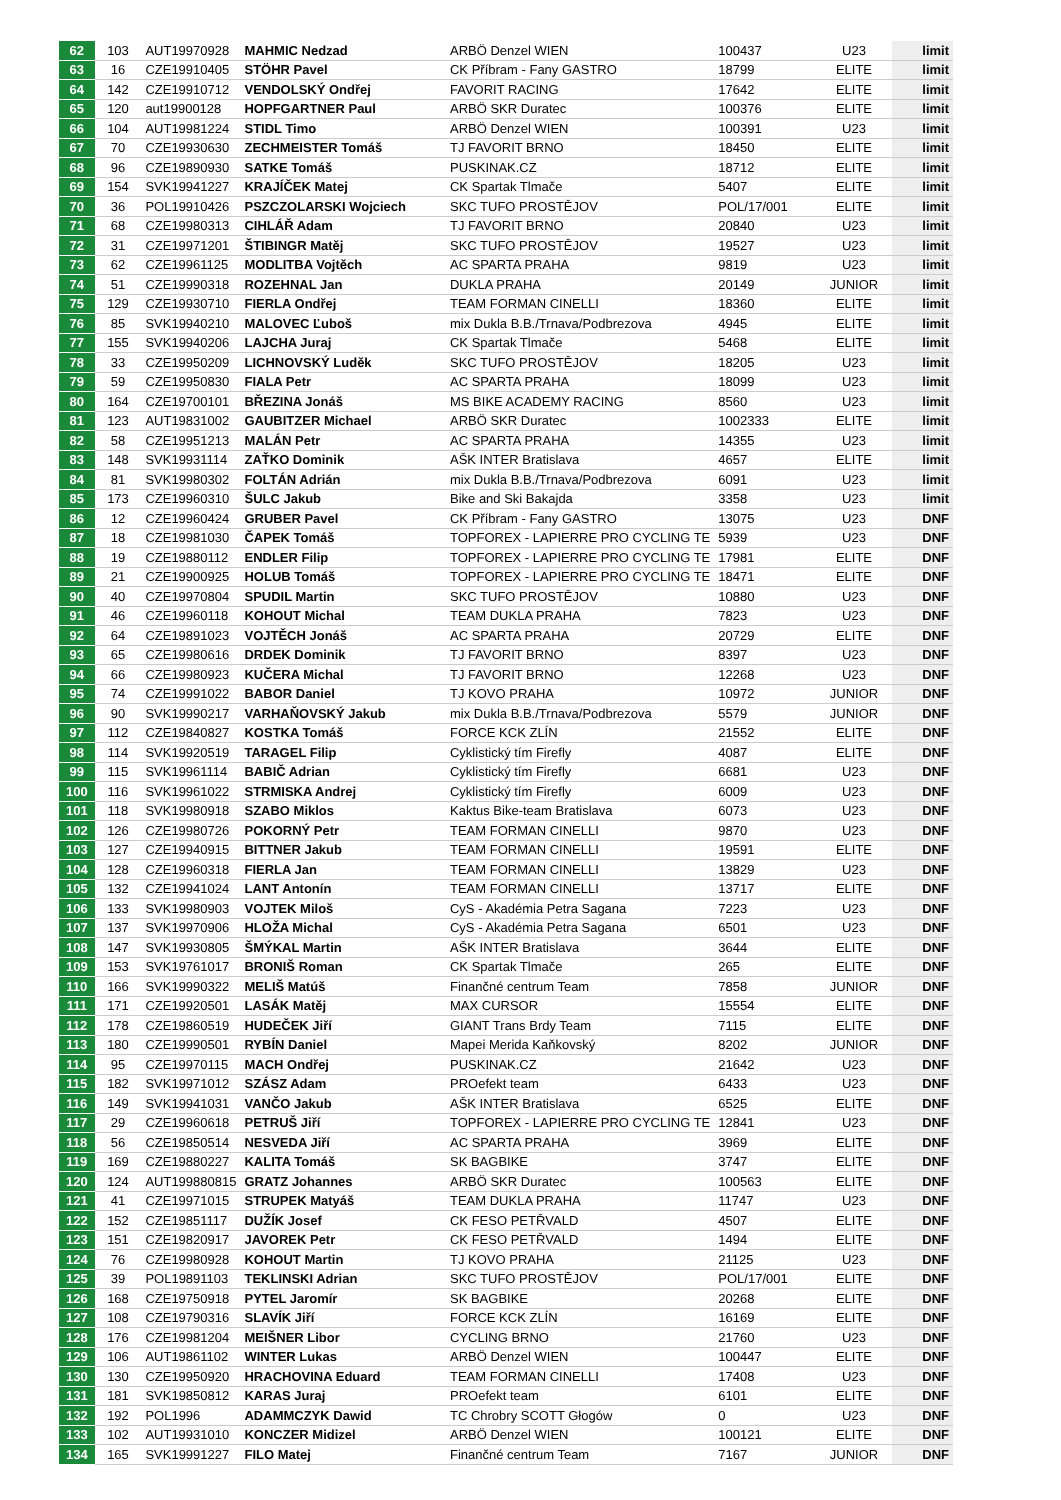| 62 | 103 | AUT19970928 | MAHMIC Nedzad | ARBÖ Denzel WIEN | 100437 | U23 | limit |
| 63 | 16 | CZE19910405 | STÖHR Pavel | CK Příbram - Fany GASTRO | 18799 | ELITE | limit |
| 64 | 142 | CZE19910712 | VENDOLSKÝ Ondřej | FAVORIT RACING | 17642 | ELITE | limit |
| 65 | 120 | aut19900128 | HOPFGARTNER Paul | ARBÖ SKR Duratec | 100376 | ELITE | limit |
| 66 | 104 | AUT19981224 | STIDL Timo | ARBÖ Denzel WIEN | 100391 | U23 | limit |
| 67 | 70 | CZE19930630 | ZECHMEISTER Tomáš | TJ FAVORIT BRNO | 18450 | ELITE | limit |
| 68 | 96 | CZE19890930 | SATKE Tomáš | PUSKINAK.CZ | 18712 | ELITE | limit |
| 69 | 154 | SVK19941227 | KRAJÍČEK Matej | CK Spartak Tlmače | 5407 | ELITE | limit |
| 70 | 36 | POL19910426 | PSZCZOLARSKI Wojciech | SKC TUFO PROSTĚJOV | POL/17/001 | ELITE | limit |
| 71 | 68 | CZE19980313 | CIHLÁŘ Adam | TJ FAVORIT BRNO | 20840 | U23 | limit |
| 72 | 31 | CZE19971201 | ŠTIBINGR Matěj | SKC TUFO PROSTĚJOV | 19527 | U23 | limit |
| 73 | 62 | CZE19961125 | MODLITBA Vojtěch | AC SPARTA PRAHA | 9819 | U23 | limit |
| 74 | 51 | CZE19990318 | ROZEHNAL Jan | DUKLA PRAHA | 20149 | JUNIOR | limit |
| 75 | 129 | CZE19930710 | FIERLA Ondřej | TEAM FORMAN CINELLI | 18360 | ELITE | limit |
| 76 | 85 | SVK19940210 | MALOVEC Ľuboš | mix Dukla B.B./Trnava/Podbrezova | 4945 | ELITE | limit |
| 77 | 155 | SVK19940206 | LAJCHA Juraj | CK Spartak Tlmače | 5468 | ELITE | limit |
| 78 | 33 | CZE19950209 | LICHNOVSKÝ Luděk | SKC TUFO PROSTĚJOV | 18205 | U23 | limit |
| 79 | 59 | CZE19950830 | FIALA Petr | AC SPARTA PRAHA | 18099 | U23 | limit |
| 80 | 164 | CZE19700101 | BŘEZINA Jonáš | MS BIKE ACADEMY RACING | 8560 | U23 | limit |
| 81 | 123 | AUT19831002 | GAUBITZER Michael | ARBÖ SKR Duratec | 1002333 | ELITE | limit |
| 82 | 58 | CZE19951213 | MALÁN Petr | AC SPARTA PRAHA | 14355 | U23 | limit |
| 83 | 148 | SVK19931114 | ZAŤKO Dominik | AŠK INTER Bratislava | 4657 | ELITE | limit |
| 84 | 81 | SVK19980302 | FOLTÁN Adrián | mix Dukla B.B./Trnava/Podbrezova | 6091 | U23 | limit |
| 85 | 173 | CZE19960310 | ŠULC Jakub | Bike and Ski Bakajda | 3358 | U23 | limit |
| 86 | 12 | CZE19960424 | GRUBER Pavel | CK Příbram - Fany GASTRO | 13075 | U23 | DNF |
| 87 | 18 | CZE19981030 | ČAPEK Tomáš | TOPFOREX - LAPIERRE PRO CYCLING TE | 5939 | U23 | DNF |
| 88 | 19 | CZE19880112 | ENDLER Filip | TOPFOREX - LAPIERRE PRO CYCLING TE | 17981 | ELITE | DNF |
| 89 | 21 | CZE19900925 | HOLUB Tomáš | TOPFOREX - LAPIERRE PRO CYCLING TE | 18471 | ELITE | DNF |
| 90 | 40 | CZE19970804 | SPUDIL Martin | SKC TUFO PROSTĚJOV | 10880 | U23 | DNF |
| 91 | 46 | CZE19960118 | KOHOUT Michal | TEAM DUKLA PRAHA | 7823 | U23 | DNF |
| 92 | 64 | CZE19891023 | VOJTĚCH Jonáš | AC SPARTA PRAHA | 20729 | ELITE | DNF |
| 93 | 65 | CZE19980616 | DRDEK Dominik | TJ FAVORIT BRNO | 8397 | U23 | DNF |
| 94 | 66 | CZE19980923 | KUČERA Michal | TJ FAVORIT BRNO | 12268 | U23 | DNF |
| 95 | 74 | CZE19991022 | BABOR Daniel | TJ KOVO PRAHA | 10972 | JUNIOR | DNF |
| 96 | 90 | SVK19990217 | VARHAŇOVSKÝ Jakub | mix Dukla B.B./Trnava/Podbrezova | 5579 | JUNIOR | DNF |
| 97 | 112 | CZE19840827 | KOSTKA Tomáš | FORCE KCK ZLÍN | 21552 | ELITE | DNF |
| 98 | 114 | SVK19920519 | TARAGEL Filip | Cyklistický tím Firefly | 4087 | ELITE | DNF |
| 99 | 115 | SVK19961114 | BABIČ Adrian | Cyklistický tím Firefly | 6681 | U23 | DNF |
| 100 | 116 | SVK19961022 | STRMISKA Andrej | Cyklistický tím Firefly | 6009 | U23 | DNF |
| 101 | 118 | SVK19980918 | SZABO Miklos | Kaktus Bike-team Bratislava | 6073 | U23 | DNF |
| 102 | 126 | CZE19980726 | POKORNÝ Petr | TEAM FORMAN CINELLI | 9870 | U23 | DNF |
| 103 | 127 | CZE19940915 | BITTNER Jakub | TEAM FORMAN CINELLI | 19591 | ELITE | DNF |
| 104 | 128 | CZE19960318 | FIERLA Jan | TEAM FORMAN CINELLI | 13829 | U23 | DNF |
| 105 | 132 | CZE19941024 | LANT Antonín | TEAM FORMAN CINELLI | 13717 | ELITE | DNF |
| 106 | 133 | SVK19980903 | VOJTEK Miloš | CyS - Akadémia Petra Sagana | 7223 | U23 | DNF |
| 107 | 137 | SVK19970906 | HLOŽA Michal | CyS - Akadémia Petra Sagana | 6501 | U23 | DNF |
| 108 | 147 | SVK19930805 | ŠMÝKAL Martin | AŠK INTER Bratislava | 3644 | ELITE | DNF |
| 109 | 153 | SVK19761017 | BRONIŠ Roman | CK Spartak Tlmače | 265 | ELITE | DNF |
| 110 | 166 | SVK19990322 | MELIŠ Matúš | Finančné centrum Team | 7858 | JUNIOR | DNF |
| 111 | 171 | CZE19920501 | LASÁK Matěj | MAX CURSOR | 15554 | ELITE | DNF |
| 112 | 178 | CZE19860519 | HUDEČEK Jiří | GIANT Trans Brdy Team | 7115 | ELITE | DNF |
| 113 | 180 | CZE19990501 | RYBÍN Daniel | Mapei Merida Kaňkovský | 8202 | JUNIOR | DNF |
| 114 | 95 | CZE19970115 | MACH Ondřej | PUSKINAK.CZ | 21642 | U23 | DNF |
| 115 | 182 | SVK19971012 | SZÁSZ Adam | PROefekt team | 6433 | U23 | DNF |
| 116 | 149 | SVK19941031 | VANČO Jakub | AŠK INTER Bratislava | 6525 | ELITE | DNF |
| 117 | 29 | CZE19960618 | PETRUŠ Jiří | TOPFOREX - LAPIERRE PRO CYCLING TE | 12841 | U23 | DNF |
| 118 | 56 | CZE19850514 | NESVEDA Jiří | AC SPARTA PRAHA | 3969 | ELITE | DNF |
| 119 | 169 | CZE19880227 | KALITA Tomáš | SK BAGBIKE | 3747 | ELITE | DNF |
| 120 | 124 | AUT199880815 | GRATZ Johannes | ARBÖ SKR Duratec | 100563 | ELITE | DNF |
| 121 | 41 | CZE19971015 | STRUPEK Matyáš | TEAM DUKLA PRAHA | 11747 | U23 | DNF |
| 122 | 152 | CZE19851117 | DUŽÍK Josef | CK FESO PETŘVALD | 4507 | ELITE | DNF |
| 123 | 151 | CZE19820917 | JAVOREK Petr | CK FESO PETŘVALD | 1494 | ELITE | DNF |
| 124 | 76 | CZE19980928 | KOHOUT Martin | TJ KOVO PRAHA | 21125 | U23 | DNF |
| 125 | 39 | POL19891103 | TEKLINSKI Adrian | SKC TUFO PROSTĚJOV | POL/17/001 | ELITE | DNF |
| 126 | 168 | CZE19750918 | PYTEL Jaromír | SK BAGBIKE | 20268 | ELITE | DNF |
| 127 | 108 | CZE19790316 | SLAVÍK Jiří | FORCE KCK ZLÍN | 16169 | ELITE | DNF |
| 128 | 176 | CZE19981204 | MEIŠNER Libor | CYCLING BRNO | 21760 | U23 | DNF |
| 129 | 106 | AUT19861102 | WINTER Lukas | ARBÖ Denzel WIEN | 100447 | ELITE | DNF |
| 130 | 130 | CZE19950920 | HRACHOVINA Eduard | TEAM FORMAN CINELLI | 17408 | U23 | DNF |
| 131 | 181 | SVK19850812 | KARAS Juraj | PROefekt team | 6101 | ELITE | DNF |
| 132 | 192 | POL1996 | ADAMMCZYK Dawid | TC Chrobry SCOTT Głogów | 0 | U23 | DNF |
| 133 | 102 | AUT19931010 | KONCZER Midizel | ARBÖ Denzel WIEN | 100121 | ELITE | DNF |
| 134 | 165 | SVK19991227 | FILO Matej | Finančné centrum Team | 7167 | JUNIOR | DNF |